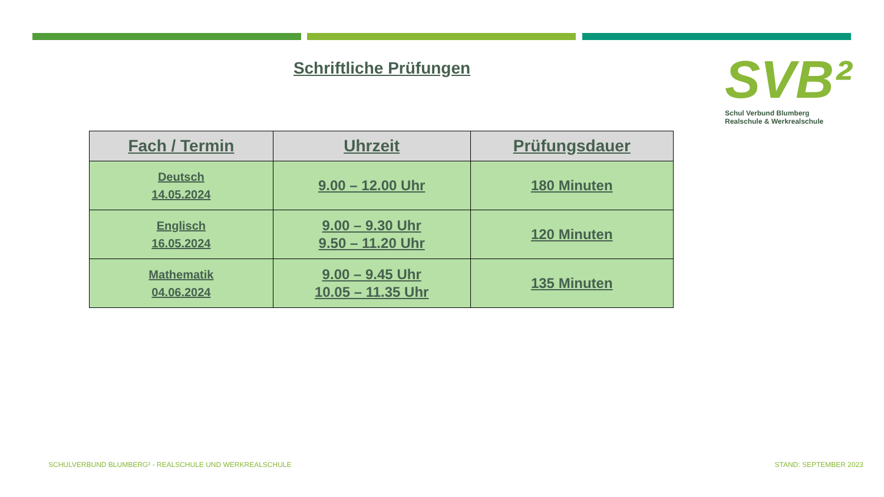Schriftliche Prüfungen
SVB²
Schul Verbund Blumberg
Realschule & Werkrealschule
| Fach / Termin | Uhrzeit | Prüfungsdauer |
| --- | --- | --- |
| Deutsch 14.05.2024 | 9.00 – 12.00 Uhr | 180 Minuten |
| Englisch 16.05.2024 | 9.00 – 9.30 Uhr 9.50 – 11.20 Uhr | 120 Minuten |
| Mathematik 04.06.2024 | 9.00 – 9.45 Uhr 10.05 – 11.35 Uhr | 135 Minuten |
SCHULVERBUND BLUMBERG² - REALSCHULE UND WERKREALSCHULE
STAND: SEPTEMBER 2023